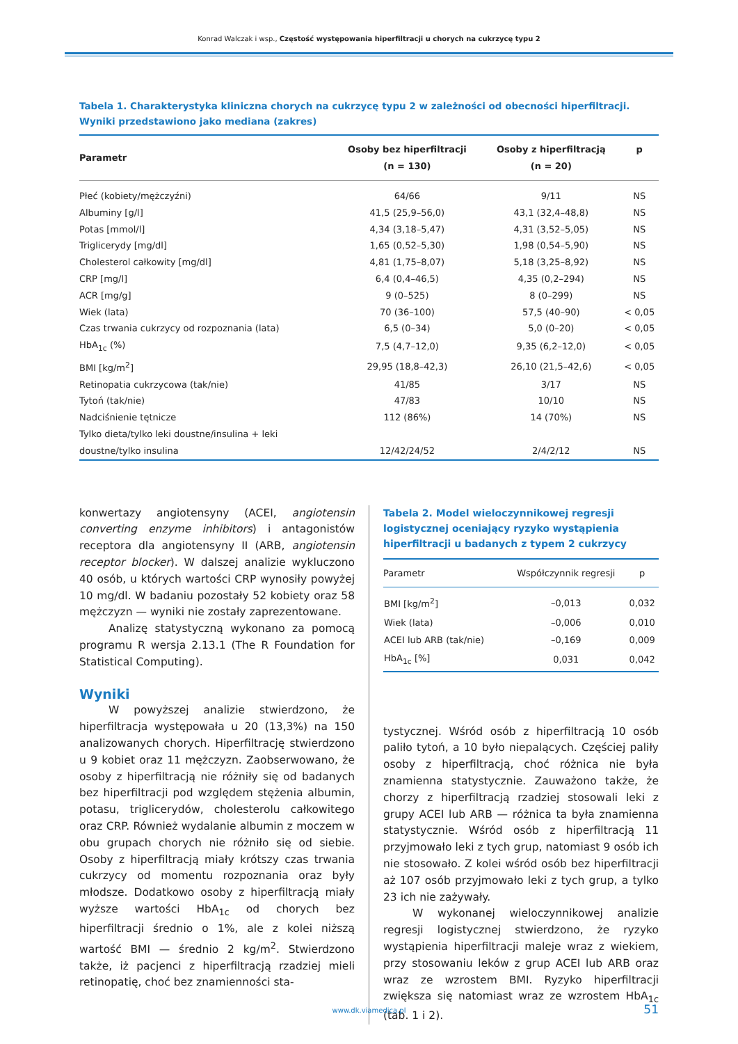Konrad Walczak i wsp., Częstość występowania hiperfiltracji u chorych na cukrzycę typu 2
Tabela 1. Charakterystyka kliniczna chorych na cukrzycę typu 2 w zależności od obecności hiperfiltracji. Wyniki przedstawiono jako mediana (zakres)
| Parametr | Osoby bez hiperfiltracji (n = 130) | Osoby z hiperfiltracją (n = 20) | p |
| --- | --- | --- | --- |
| Płeć (kobiety/mężczyźni) | 64/66 | 9/11 | NS |
| Albuminy [g/l] | 41,5 (25,9–56,0) | 43,1 (32,4–48,8) | NS |
| Potas [mmol/l] | 4,34 (3,18–5,47) | 4,31 (3,52–5,05) | NS |
| Triglicerydy [mg/dl] | 1,65 (0,52–5,30) | 1,98 (0,54–5,90) | NS |
| Cholesterol całkowity [mg/dl] | 4,81 (1,75–8,07) | 5,18 (3,25–8,92) | NS |
| CRP [mg/l] | 6,4 (0,4–46,5) | 4,35 (0,2–294) | NS |
| ACR [mg/g] | 9 (0–525) | 8 (0–299) | NS |
| Wiek (lata) | 70 (36–100) | 57,5 (40–90) | < 0,05 |
| Czas trwania cukrzycy od rozpoznania (lata) | 6,5 (0–34) | 5,0 (0–20) | < 0,05 |
| HbA<sub>1c</sub> (%) | 7,5 (4,7–12,0) | 9,35 (6,2–12,0) | < 0,05 |
| BMI [kg/m<sup>2</sup>] | 29,95 (18,8–42,3) | 26,10 (21,5–42,6) | < 0,05 |
| Retinopatia cukrzycowa (tak/nie) | 41/85 | 3/17 | NS |
| Tytoń (tak/nie) | 47/83 | 10/10 | NS |
| Nadciśnienie tętnicze | 112 (86%) | 14 (70%) | NS |
| Tylko dieta/tylko leki doustne/insulina + leki doustne/tylko insulina | 12/42/24/52 | 2/4/2/12 | NS |
konwertazy angiotensyny (ACEI, angiotensin converting enzyme inhibitors) i antagonistów receptora dla angiotensyny II (ARB, angiotensin receptor blocker). W dalszej analizie wykluczono 40 osób, u których wartości CRP wynosiły powyżej 10 mg/dl. W badaniu pozostały 52 kobiety oraz 58 mężczyzn — wyniki nie zostały zaprezentowane.
Analizę statystyczną wykonano za pomocą programu R wersja 2.13.1 (The R Foundation for Statistical Computing).
Wyniki
W powyższej analizie stwierdzono, że hiperfiltracja występowała u 20 (13,3%) na 150 analizowanych chorych. Hiperfiltrację stwierdzono u 9 kobiet oraz 11 mężczyzn. Zaobserwowano, że osoby z hiperfiltracją nie różniły się od badanych bez hiperfiltracji pod względem stężenia albumin, potasu, triglicerydów, cholesterolu całkowitego oraz CRP. Również wydalanie albumin z moczem w obu grupach chorych nie różniło się od siebie. Osoby z hiperfiltracją miały krótszy czas trwania cukrzycy od momentu rozpoznania oraz były młodsze. Dodatkowo osoby z hiperfiltracją miały wyższe wartości HbA<sub>1c</sub> od chorych bez hiperfiltracji średnio o 1%, ale z kolei niższą wartość BMI — średnio 2 kg/m<sup>2</sup>. Stwierdzono także, iż pacjenci z hiperfiltracją rzadziej mieli retinopatię, choć bez znamienności sta-
Tabela 2. Model wieloczynnikowej regresji logistycznej oceniający ryzyko wystąpienia hiperfiltracji u badanych z typem 2 cukrzycy
| Parametr | Współczynnik regresji | p |
| --- | --- | --- |
| BMI [kg/m<sup>2</sup>] | –0,013 | 0,032 |
| Wiek (lata) | –0,006 | 0,010 |
| ACEI lub ARB (tak/nie) | –0,169 | 0,009 |
| HbA<sub>1c</sub> [%] | 0,031 | 0,042 |
tystycznej. Wśród osób z hiperfiltracją 10 osób paliło tytoń, a 10 było niepalących. Częściej paliły osoby z hiperfiltracją, choć różnica nie była znamienna statystycznie. Zauważono także, że chorzy z hiperfiltracją rzadziej stosowali leki z grupy ACEI lub ARB — różnica ta była znamienna statystycznie. Wśród osób z hiperfiltracją 11 przyjmowało leki z tych grup, natomiast 9 osób ich nie stosowało. Z kolei wśród osób bez hiperfiltracji aż 107 osób przyjmowało leki z tych grup, a tylko 23 ich nie zażywały.
W wykonanej wieloczynnikowej analizie regresji logistycznej stwierdzono, że ryzyko wystąpienia hiperfiltracji maleje wraz z wiekiem, przy stosowaniu leków z grup ACEI lub ARB oraz wraz ze wzrostem BMI. Ryzyko hiperfiltracji zwiększa się natomiast wraz ze wzrostem HbA<sub>1c</sub> (tab. 1 i 2).
www.dk.viamedica.pl
51